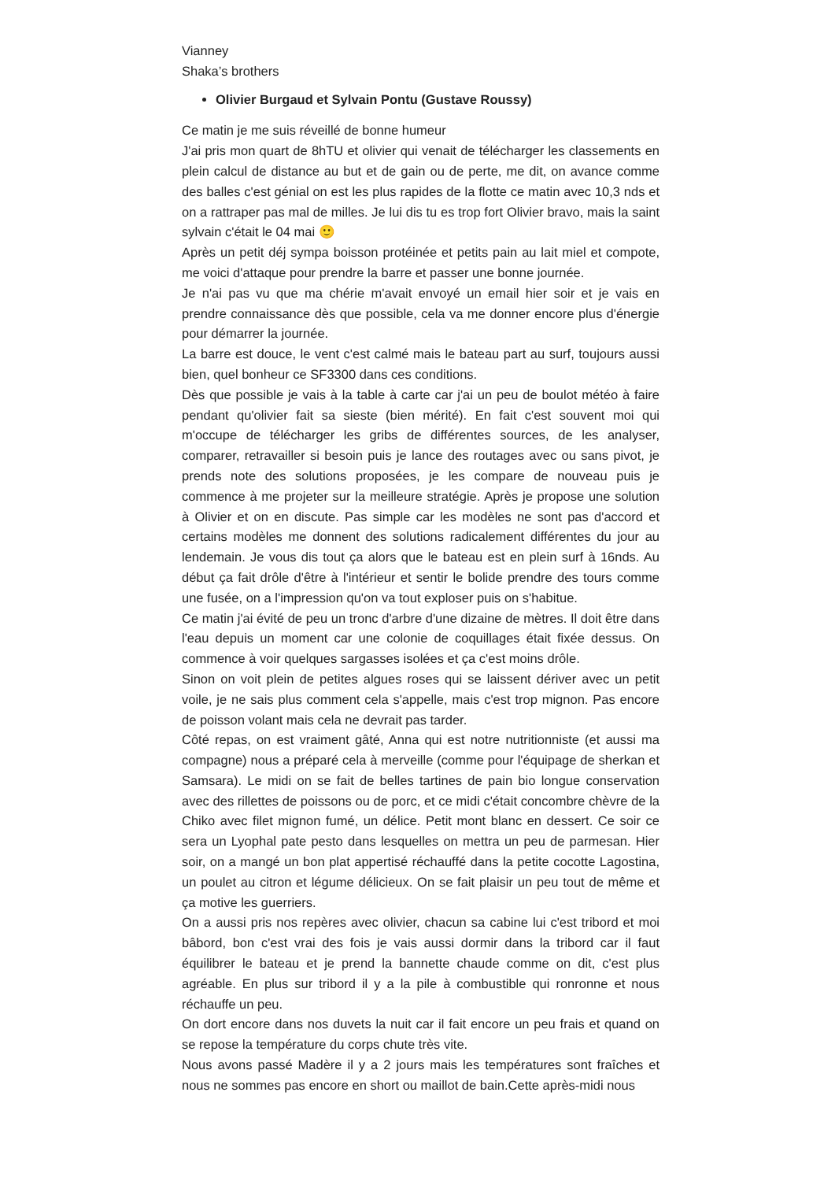Vianney
Shaka’s brothers
Olivier Burgaud et Sylvain Pontu (Gustave Roussy)
Ce matin je me suis réveillé de bonne humeur
J'ai pris mon quart de 8hTU et olivier qui venait de télécharger les classements en plein calcul de distance au but et de gain ou de perte, me dit, on avance comme des balles c'est génial on est les plus rapides de la flotte ce matin avec 10,3 nds et on a rattraper pas mal de milles. Je lui dis tu es trop fort Olivier bravo, mais la saint sylvain c'était le 04 mai 🙂
Après un petit déj sympa boisson protéinée et petits pain au lait miel et compote, me voici d'attaque pour prendre la barre et passer une bonne journée.
Je n'ai pas vu que ma chérie m'avait envoyé un email hier soir et je vais en prendre connaissance dès que possible, cela va me donner encore plus d'énergie pour démarrer la journée.
La barre est douce, le vent c'est calmé mais le bateau part au surf, toujours aussi bien, quel bonheur ce SF3300 dans ces conditions.
Dès que possible je vais à la table à carte car j'ai un peu de boulot météo à faire pendant qu'olivier fait sa sieste (bien mérité). En fait c'est souvent moi qui m'occupe de télécharger les gribs de différentes sources, de les analyser, comparer, retravailler si besoin puis je lance des routages avec ou sans pivot, je prends note des solutions proposées, je les compare de nouveau puis je commence à me projeter sur la meilleure stratégie. Après je propose une solution à Olivier et on en discute. Pas simple car les modèles ne sont pas d'accord et certains modèles me donnent des solutions radicalement différentes du jour au lendemain. Je vous dis tout ça alors que le bateau est en plein surf à 16nds. Au début ça fait drôle d'être à l'intérieur et sentir le bolide prendre des tours comme une fusée, on a l'impression qu'on va tout exploser puis on s'habitue.
Ce matin j'ai évité de peu un tronc d'arbre d'une dizaine de mètres. Il doit être dans l'eau depuis un moment car une colonie de coquillages était fixée dessus. On commence à voir quelques sargasses isolées et ça c'est moins drôle.
Sinon on voit plein de petites algues roses qui se laissent dériver avec un petit voile, je ne sais plus comment cela s'appelle, mais c'est trop mignon. Pas encore de poisson volant mais cela ne devrait pas tarder.
Côté repas, on est vraiment gâté, Anna qui est notre nutritionniste (et aussi ma compagne) nous a préparé cela à merveille (comme pour l'équipage de sherkan et Samsara). Le midi on se fait de belles tartines de pain bio longue conservation avec des rillettes de poissons ou de porc, et ce midi c'était concombre chèvre de la Chiko avec filet mignon fumé, un délice. Petit mont blanc en dessert. Ce soir ce sera un Lyophal pate pesto dans lesquelles on mettra un peu de parmesan. Hier soir, on a mangé un bon plat appertisé réchauffé dans la petite cocotte Lagostina, un poulet au citron et légume délicieux. On se fait plaisir un peu tout de même et ça motive les guerriers.
On a aussi pris nos repères avec olivier, chacun sa cabine lui c'est tribord et moi bâbord, bon c'est vrai des fois je vais aussi dormir dans la tribord car il faut équilibrer le bateau et je prend la bannette chaude comme on dit, c'est plus agréable. En plus sur tribord il y a la pile à combustible qui ronronne et nous réchauffe un peu.
On dort encore dans nos duvets la nuit car il fait encore un peu frais et quand on se repose la température du corps chute très vite.
Nous avons passé Madère il y a 2 jours mais les températures sont fraîches et nous ne sommes pas encore en short ou maillot de bain.Cette après-midi nous